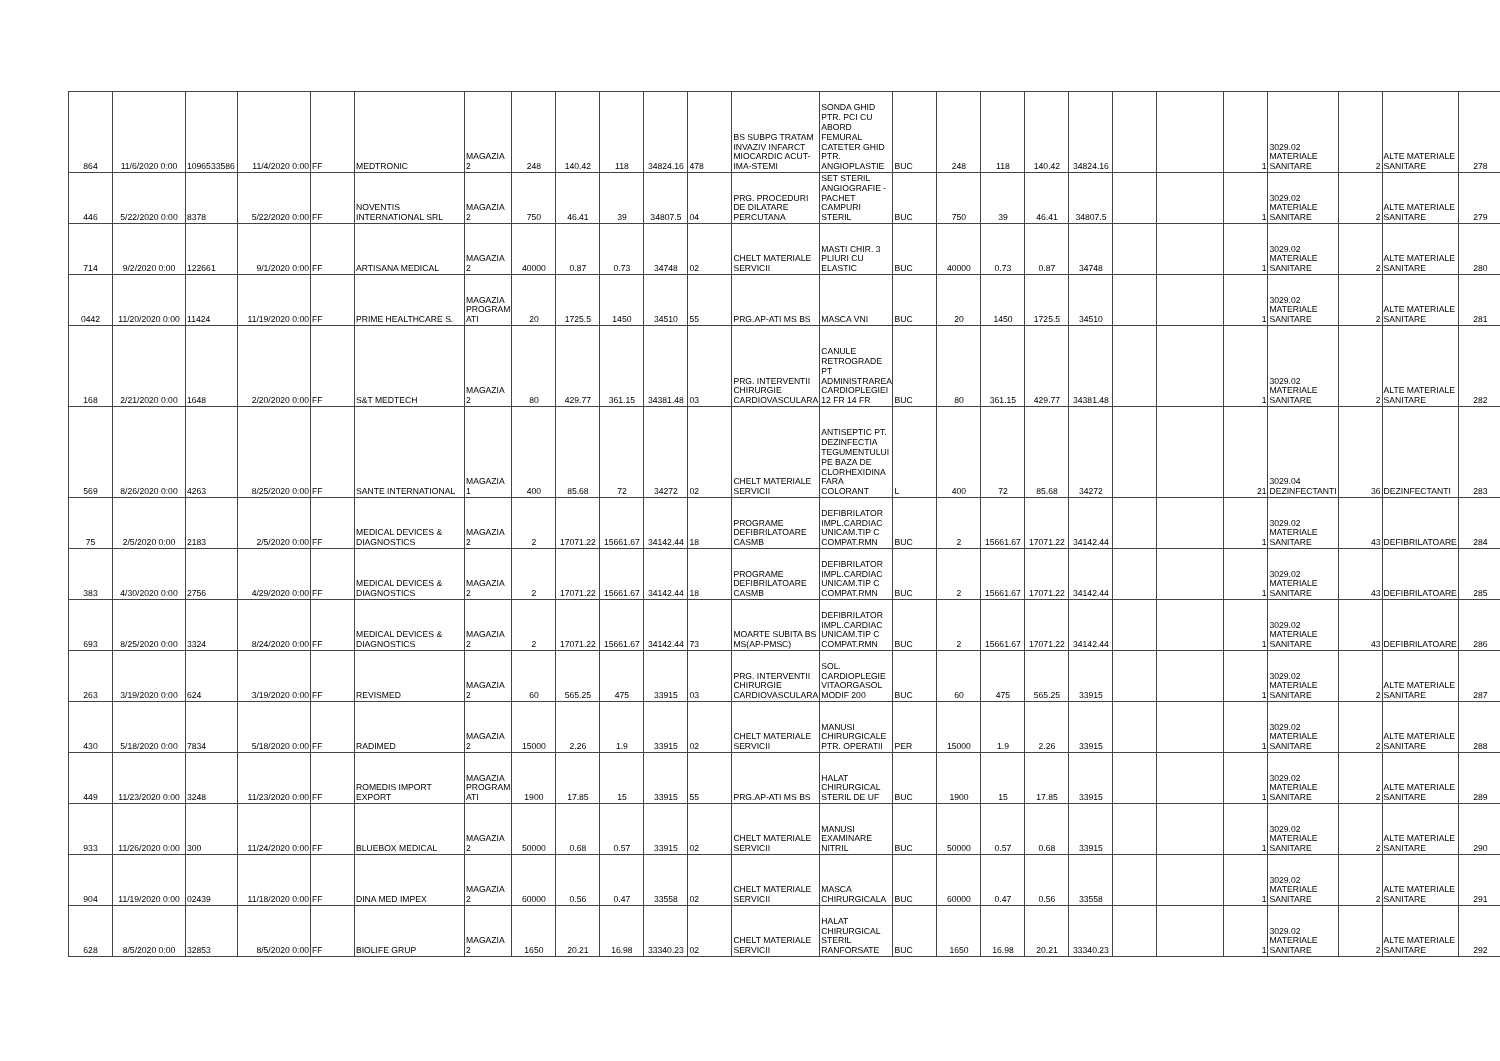| 864 | 11/6/2020 0:00 | 1096533586 | 11/4/2020 0:00 | FF | MEDTRONIC | MAGAZIA 2 | 248 | 140.42 | 118 | 34824.16 | 478 | BS SUBPG TRATAM INVAZIV INFARCT MIOCARDIC ACUT-IMA-STEMI | SONDA GHID PTR. PCI CU ABORD FEMURAL CATETER GHID PTR. ANGIOPLASTIE | BUC | 248 | 118 | 140.42 | 34824.16 | | | 1 | 3029.02 MATERIALE SANITARE | 2 | ALTE MATERIALE SANITARE | 278 |
| 446 | 5/22/2020 0:00 | 8378 | 5/22/2020 0:00 | FF | NOVENTIS INTERNATIONAL SRL | MAGAZIA 2 | 750 | 46.41 | 39 | 34807.5 | 04 | PRG. PROCEDURI DE DILATARE PERCUTANA | SET STERIL ANGIOGRAFIE - PACHET CAMPURI STERIL | BUC | 750 | 39 | 46.41 | 34807.5 | | | 1 | 3029.02 MATERIALE SANITARE | 2 | ALTE MATERIALE SANITARE | 279 |
| 714 | 9/2/2020 0:00 | 122661 | 9/1/2020 0:00 | FF | ARTISANA MEDICAL | MAGAZIA 2 | 40000 | 0.87 | 0.73 | 34748 | 02 | CHELT MATERIALE SERVICII | MASTI CHIR. 3 PLIURI CU ELASTIC | BUC | 40000 | 0.73 | 0.87 | 34748 | | | 1 | 3029.02 MATERIALE SANITARE | 2 | ALTE MATERIALE SANITARE | 280 |
| 0442 | 11/20/2020 0:00 | 11424 | 11/19/2020 0:00 | FF | PRIME HEALTHCARE S. | MAGAZIA PROGRAM ATI | 20 | 1725.5 | 1450 | 34510 | 55 | PRG.AP-ATI MS BS | MASCA VNI | BUC | 20 | 1450 | 1725.5 | 34510 | | | 1 | 3029.02 MATERIALE SANITARE | 2 | ALTE MATERIALE SANITARE | 281 |
| 168 | 2/21/2020 0:00 | 1648 | 2/20/2020 0:00 | FF | S&T MEDTECH | MAGAZIA 2 | 80 | 429.77 | 361.15 | 34381.48 | 03 | PRG. INTERVENTII CHIRURGIE CARDIOVASCULARA | CANULE RETROGRADE PT ADMINISTRAREA CARDIOPLEGIEI 12 FR 14 FR | BUC | 80 | 361.15 | 429.77 | 34381.48 | | | 1 | 3029.02 MATERIALE SANITARE | 2 | ALTE MATERIALE SANITARE | 282 |
| 569 | 8/26/2020 0:00 | 4263 | 8/25/2020 0:00 | FF | SANTE INTERNATIONAL | MAGAZIA 1 | 400 | 85.68 | 72 | 34272 | 02 | CHELT MATERIALE SERVICII | ANTISEPTIC PT. DEZINFECTIA TEGUMENTULUI PE BAZA DE CLORHEXIDINA FARA COLORANT | L | 400 | 72 | 85.68 | 34272 | | | 21 | 3029.04 DEZINFECTANTI | 36 | DEZINFECTANTI | 283 |
| 75 | 2/5/2020 0:00 | 2183 | 2/5/2020 0:00 | FF | MEDICAL DEVICES & DIAGNOSTICS | MAGAZIA 2 | 2 | 17071.22 | 15661.67 | 34142.44 | 18 | PROGRAME DEFIBRILATOARE CASMB | DEFIBRILATOR IMPL.CARDIAC UNICAM.TIP C COMPAT.RMN | BUC | 2 | 15661.67 | 17071.22 | 34142.44 | | | 1 | 3029.02 MATERIALE SANITARE | 43 | DEFIBRILATOARE | 284 |
| 383 | 4/30/2020 0:00 | 2756 | 4/29/2020 0:00 | FF | MEDICAL DEVICES & DIAGNOSTICS | MAGAZIA 2 | 2 | 17071.22 | 15661.67 | 34142.44 | 18 | PROGRAME DEFIBRILATOARE CASMB | DEFIBRILATOR IMPL.CARDIAC UNICAM.TIP C COMPAT.RMN | BUC | 2 | 15661.67 | 17071.22 | 34142.44 | | | 1 | 3029.02 MATERIALE SANITARE | 43 | DEFIBRILATOARE | 285 |
| 693 | 8/25/2020 0:00 | 3324 | 8/24/2020 0:00 | FF | MEDICAL DEVICES & DIAGNOSTICS | MAGAZIA 2 | 2 | 17071.22 | 15661.67 | 34142.44 | 73 | MOARTE SUBITA BS MS(AP-PMSC) | DEFIBRILATOR IMPL.CARDIAC UNICAM.TIP C COMPAT.RMN | BUC | 2 | 15661.67 | 17071.22 | 34142.44 | | | 1 | 3029.02 MATERIALE SANITARE | 43 | DEFIBRILATOARE | 286 |
| 263 | 3/19/2020 0:00 | 624 | 3/19/2020 0:00 | FF | REVISMED | MAGAZIA 2 | 60 | 565.25 | 475 | 33915 | 03 | PRG. INTERVENTII CHIRURGIE CARDIOVASCULARA | SOL. CARDIOPLEGIE VITAORGASOL MODIF 200 | BUC | 60 | 475 | 565.25 | 33915 | | | 1 | 3029.02 MATERIALE SANITARE | 2 | ALTE MATERIALE SANITARE | 287 |
| 430 | 5/18/2020 0:00 | 7834 | 5/18/2020 0:00 | FF | RADIMED | MAGAZIA 2 | 15000 | 2.26 | 1.9 | 33915 | 02 | CHELT MATERIALE SERVICII | MANUSI CHIRURGICALE PTR. OPERATII | PER | 15000 | 1.9 | 2.26 | 33915 | | | 1 | 3029.02 MATERIALE SANITARE | 2 | ALTE MATERIALE SANITARE | 288 |
| 449 | 11/23/2020 0:00 | 3248 | 11/23/2020 0:00 | FF | ROMEDIS IMPORT EXPORT | MAGAZIA PROGRAM ATI | 1900 | 17.85 | 15 | 33915 | 55 | PRG.AP-ATI MS BS | HALAT CHIRURGICAL STERIL DE UF | BUC | 1900 | 15 | 17.85 | 33915 | | | 1 | 3029.02 MATERIALE SANITARE | 2 | ALTE MATERIALE SANITARE | 289 |
| 933 | 11/26/2020 0:00 | 300 | 11/24/2020 0:00 | FF | BLUEBOX MEDICAL | MAGAZIA 2 | 50000 | 0.68 | 0.57 | 33915 | 02 | CHELT MATERIALE SERVICII | MANUSI EXAMINARE NITRIL | BUC | 50000 | 0.57 | 0.68 | 33915 | | | 1 | 3029.02 MATERIALE SANITARE | 2 | ALTE MATERIALE SANITARE | 290 |
| 904 | 11/19/2020 0:00 | 02439 | 11/18/2020 0:00 | FF | DINA MED IMPEX | MAGAZIA 2 | 60000 | 0.56 | 0.47 | 33558 | 02 | CHELT MATERIALE SERVICII | MASCA CHIRURGICALA | BUC | 60000 | 0.47 | 0.56 | 33558 | | | 1 | 3029.02 MATERIALE SANITARE | 2 | ALTE MATERIALE SANITARE | 291 |
| 628 | 8/5/2020 0:00 | 32853 | 8/5/2020 0:00 | FF | BIOLIFE GRUP | MAGAZIA 2 | 1650 | 20.21 | 16.98 | 33340.23 | 02 | CHELT MATERIALE SERVICII | HALAT CHIRURGICAL STERIL RANFORSATE | BUC | 1650 | 16.98 | 20.21 | 33340.23 | | | 1 | 3029.02 MATERIALE SANITARE | 2 | ALTE MATERIALE SANITARE | 292 |